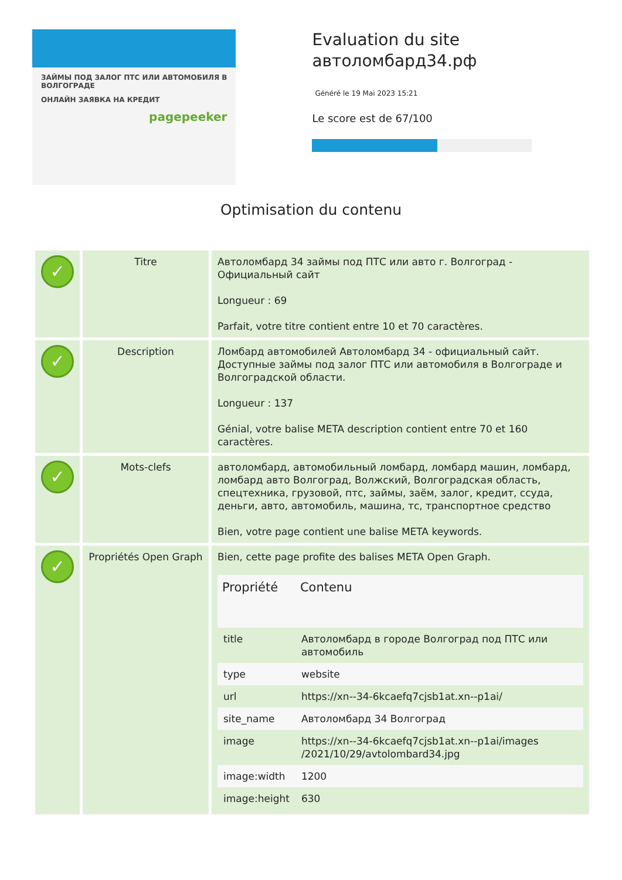ЗАЙМЫ ПОД ЗАЛОГ ПТС ИЛИ АВТОМОБИЛЯ В ВОЛГОГРАДЕ
ОНЛАЙН ЗАЯВКА НА КРЕДИТ
pagepeeker
Evaluation du site автоломбард34.рф
Généré le 19 Mai 2023 15:21
Le score est de 67/100
Optimisation du contenu
| ✓ | Titre | Автоломбард 34 займы под ПТС или авто г. Волгоград - Официальный сайт Longueur : 69 Parfait, votre titre contient entre 10 et 70 caractères. |
| ✓ | Description | Ломбард автомобилей Автоломбард 34 - официальный сайт. Доступные займы под залог ПТС или автомобиля в Волгограде и Волгоградской области. Longueur : 137 Génial, votre balise META description contient entre 70 et 160 caractères. |
| ✓ | Mots-clefs | автоломбард, автомобильный ломбард, ломбард машин, ломбард, ломбард авто Волгоград, Волжский, Волгоградская область, спецтехника, грузовой, птс, займы, заём, залог, кредит, ссуда, деньги, авто, автомобиль, машина, тс, транспортное средство Bien, votre page contient une balise META keywords. |
| ✓ | Propriétés Open Graph | Bien, cette page profite des balises META Open Graph. / Propriété / Contenu / / --- / --- / / title / Автоломбард в городе Волгоград под ПТС или автомобиль / / type / website / / url / https://xn--34-6kcaefq7cjsb1at.xn--p1ai/ / / site_name / Автоломбард 34 Волгоград / / image / https://xn--34-6kcaefq7cjsb1at.xn--p1ai/images /2021/10/29/avtolombard34.jpg / / image:width / 1200 / / image:height / 630 / |